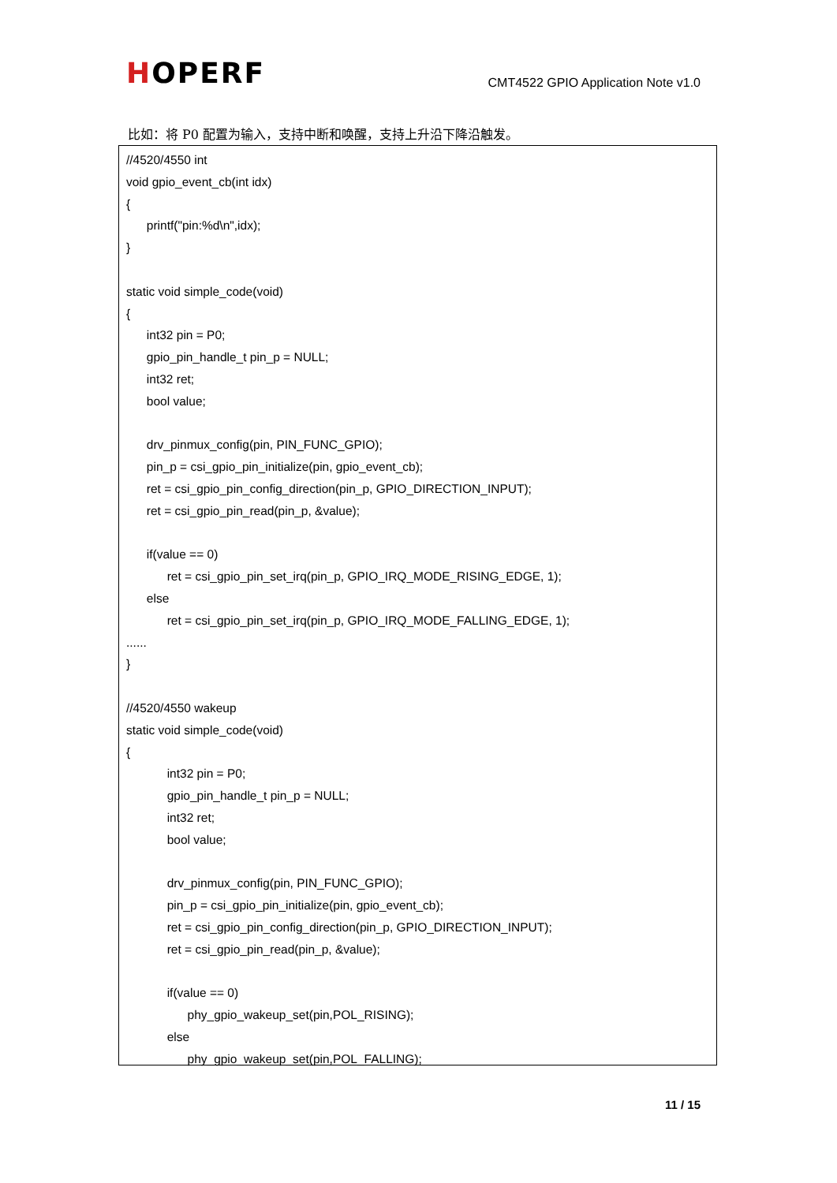HOPERF
CMT4522 GPIO Application Note v1.0
比如：将 P0 配置为输入，支持中断和唤醒，支持上升沿下降沿触发。
//4520/4550 int
void gpio_event_cb(int idx)
{
printf("pin:%d\n",idx);
}
static void simple_code(void)
{
int32 pin = P0;
gpio_pin_handle_t pin_p = NULL;
int32 ret;
bool value;
drv_pinmux_config(pin, PIN_FUNC_GPIO);
pin_p = csi_gpio_pin_initialize(pin, gpio_event_cb);
ret = csi_gpio_pin_config_direction(pin_p, GPIO_DIRECTION_INPUT);
ret = csi_gpio_pin_read(pin_p, &value);
if(value == 0)
ret = csi_gpio_pin_set_irq(pin_p, GPIO_IRQ_MODE_RISING_EDGE, 1);
else
ret = csi_gpio_pin_set_irq(pin_p, GPIO_IRQ_MODE_FALLING_EDGE, 1);
......
}
//4520/4550 wakeup
static void simple_code(void)
{
int32 pin = P0;
gpio_pin_handle_t pin_p = NULL;
int32 ret;
bool value;
drv_pinmux_config(pin, PIN_FUNC_GPIO);
pin_p = csi_gpio_pin_initialize(pin, gpio_event_cb);
ret = csi_gpio_pin_config_direction(pin_p, GPIO_DIRECTION_INPUT);
ret = csi_gpio_pin_read(pin_p, &value);
if(value == 0)
phy_gpio_wakeup_set(pin,POL_RISING);
else
phy_gpio_wakeup_set(pin,POL_FALLING);
11 / 15